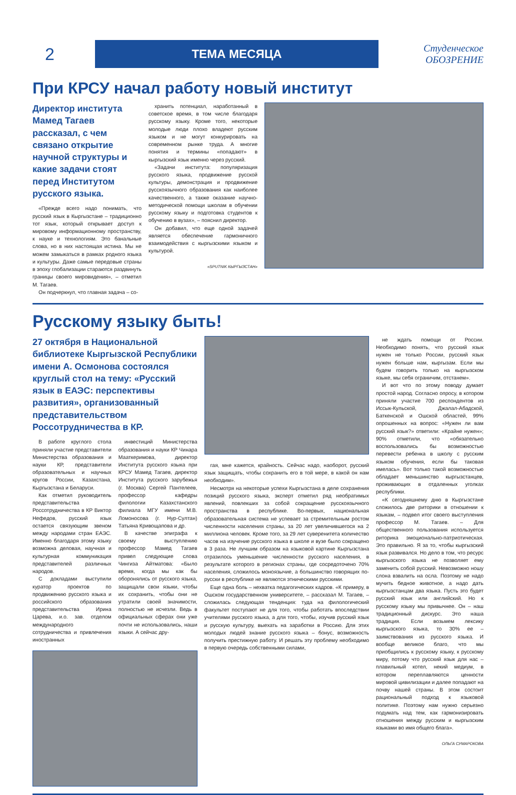2
ТЕМА МЕСЯЦА
Студенческое ОБОЗРЕНИЕ
При КРСУ начал работу новый институт
Директор института Мамед Тагаев рассказал, с чем связано открытие научной структуры и какие задачи стоят перед Институтом русского языка.
«Прежде всего надо понимать, что русский язык в Кыргызстане – традиционно тот язык, который открывает доступ к мировому информационному пространству, к науке и технологиям. Это банальные слова, но в них настоящая истина. Мы не можем замыкаться в рамках родного языка и культуры. Даже самые передовые страны в эпоху глобализации стараются раздвинуть границы своего мировидения», – отметил М. Тагаев.
Он подчеркнул, что главная задача – со-
хранить потенциал, наработанный в советское время, в том числе благодаря русскому языку. Кроме того, некоторые молодые люди плохо владеют русским языком и не могут конкурировать на современном рынке труда. А многие понятия и термины «попадают» в кыргызский язык именно через русский.
«Задачи института: популяризация русского языка, продвижение русской культуры, демонстрация и продвижение русскоязычного образования как наиболее качественного, а также оказание научно-методической помощи школам в обучении русскому языку и подготовка студентов к обучению в вузах», – пояснил директор.
Он добавил, что еще одной задачей является обеспечение гармоничного взаимодействия с кыргызскими языком и культурой.
«SPUTNIK КЫРГЫЗСТАН»
Русскому языку быть!
27 октября в Национальной библиотеке Кыргызской Республики имени А. Осмонова состоялся круглый стол на тему: «Русский язык в ЕАЭС: перспективы развития», организованный представительством Россотрудничества в КР.
В работе круглого стола приняли участие представители Министерства образования и науки КР, представители образовательных и научных кругов России, Казахстана, Кыргызстана и Беларуси.
Как отметил руководитель представительства Россотрудничества в КР Виктор Нефедов, русский язык остается связующим звеном между народами стран ЕАЭС. Именно благодаря этому языку возможна деловая, научная и культурная коммуникация представителей различных народов.
С докладами выступили куратор проектов по продвижению русского языка и российского образования представительства Ирина Царева, и.о. зав. отделом международного сотрудничества и привлечения иностранных
инвестиций Министерства образования и науки КР Чинара Мааткеримова, директор Института русского языка при КРСУ Мамед Тагаев, директор Института русского зарубежья (г. Москва) Сергей Пантелеев, профессор кафедры филологии Казахстанского филиала МГУ имени М.В. Ломоносова (г. Нур-Султан) Татьяна Кривощапова и др.
В качестве эпиграфа к своему выступлению профессор Мамед Тагаев привел следующие слова Чингиза Айтматова: «Было время, когда мы как бы оборонялись от русского языка, защищали свои языки, чтобы их сохранить, чтобы они не утратили своей значимости, полностью не исчезли. Ведь в официальных сферах они уже почти не использовались, наши языки. А сейчас дру-
гая, мне кажется, крайность. Сейчас надо, наоборот, русский язык защищать, чтобы сохранить его в той мере, в какой он нам необходим».
Несмотря на некоторые успехи Кыргызстана в деле сохранения позиций русского языка, эксперт отметил ряд необратимых явлений, повлекших за собой сокращение русскоязычного пространства в республике. Во-первых, национальная образовательная система не успевает за стремительным ростом численности населения страны, за 20 лет увеличившегося на 2 миллиона человек. Кроме того, за 29 лет суверенитета количество часов на изучение русского языка в школе и вузе было сокращено в 3 раза. Не лучшим образом на языковой картине Кыргызстана отразилось уменьшение численности русского населения, в результате которого в регионах страны, где сосредоточено 70% населения, сложилось моноязычие, а большинство говорящих по-русски в республике не являются этническими русскими.
Еще одна боль – нехватка педагогических кадров. «К примеру, в Ошском государственном университете, – рассказал М. Тагаев, – сложилась следующая тенденция: туда на филологический факультет поступают не для того, чтобы работать впоследствии учителями русского языка, а для того, чтобы, изучив русский язык и русскую культуру, выехать на заработки в Россию. Для этих молодых людей знание русского языка – бонус, возможность получить престижную работу. И решать эту проблему необходимо в первую очередь собственными силами,
не ждать помощи от России. Необходимо понять, что русский язык нужен не только России, русский язык нужен больше нам, кыргызам. Если мы будем говорить только на кыргызском языке, мы себя ограничим, отстанем».
И вот что по этому поводу думает простой народ. Согласно опросу, в котором приняли участие 700 респондентов из Иссык-Кульской, Джалал-Абадской, Баткенской и Ошской областей, 99% опрошенных на вопрос: «Нужен ли вам русский язык?» ответили: «Крайне нужен»; 90% отметили, что «обязательно воспользовались бы возможностью перевести ребенка в школу с русским языком обучения, если бы таковая имелась». Вот только такой возможностью обладает меньшинство кыргызстанцев, проживающих в отдаленных уголках республики.
«К сегодняшнему дню в Кыргызстане сложилось две риторики в отношении к языкам, – подвел итог своего выступления профессор М. Тагаев. – Для общественного пользования используется риторика эмоционально-патриотическая. Это правильно. Я за то, чтобы кыргызский язык развивался. Но дело в том, что ресурс кыргызского языка не позволяет ему заменить собой русский. Невозможно ношу слона взвалить на осла. Поэтому не надо мучить бедное животное, а надо дать кыргызстанцам два языка. Пусть это будет русский язык или английский. Но к русскому языку мы привычнее. Он – наш традиционный дискурс. Это наша традиция. Если возьмем лексику кыргызского языка, то 30% ее – заимствования из русского языка. И вообще великое благо, что мы приобщились к русскому языку, к русскому миру, потому что русский язык для нас – плавильный котел, некий медиум, в котором переплавляются ценности мировой цивилизации и далее попадают на почву нашей страны. В этом состоит рациональный подход к языковой политике. Поэтому нам нужно серьезно подумать над тем, как гармонизировать отношения между русским и кыргызским языками во имя общего блага».
ОЛЬГА СУМАРОКОВА